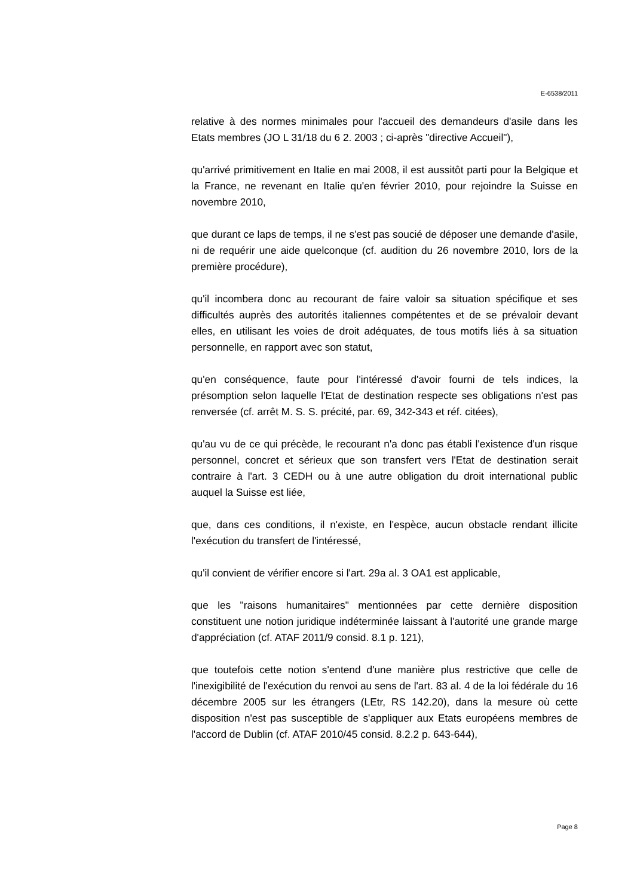E-6538/2011
relative à des normes minimales pour l'accueil des demandeurs d'asile dans les Etats membres (JO L 31/18 du 6 2. 2003 ; ci-après "directive Accueil"),
qu'arrivé primitivement en Italie en mai 2008, il est aussitôt parti pour la Belgique et la France, ne revenant en Italie qu'en février 2010, pour rejoindre la Suisse en novembre 2010,
que durant ce laps de temps, il ne s'est pas soucié de déposer une demande d'asile, ni de requérir une aide quelconque (cf. audition du 26 novembre 2010, lors de la première procédure),
qu'il incombera donc au recourant de faire valoir sa situation spécifique et ses difficultés auprès des autorités italiennes compétentes et de se prévaloir devant elles, en utilisant les voies de droit adéquates, de tous motifs liés à sa situation personnelle, en rapport avec son statut,
qu'en conséquence, faute pour l'intéressé d'avoir fourni de tels indices, la présomption selon laquelle l'Etat de destination respecte ses obligations n'est pas renversée (cf. arrêt M. S. S. précité, par. 69, 342-343 et réf. citées),
qu'au vu de ce qui précède, le recourant n'a donc pas établi l'existence d'un risque personnel, concret et sérieux que son transfert vers l'Etat de destination serait contraire à l'art. 3 CEDH ou à une autre obligation du droit international public auquel la Suisse est liée,
que, dans ces conditions, il n'existe, en l'espèce, aucun obstacle rendant illicite l'exécution du transfert de l'intéressé,
qu'il convient de vérifier encore si l'art. 29a al. 3 OA1 est applicable,
que les "raisons humanitaires" mentionnées par cette dernière disposition constituent une notion juridique indéterminée laissant à l'autorité une grande marge d'appréciation (cf. ATAF 2011/9 consid. 8.1 p. 121),
que toutefois cette notion s'entend d'une manière plus restrictive que celle de l'inexigibilité de l'exécution du renvoi au sens de l'art. 83 al. 4 de la loi fédérale du 16 décembre 2005 sur les étrangers (LEtr, RS 142.20), dans la mesure où cette disposition n'est pas susceptible de s'appliquer aux Etats européens membres de l'accord de Dublin (cf. ATAF 2010/45 consid. 8.2.2 p. 643-644),
Page 8